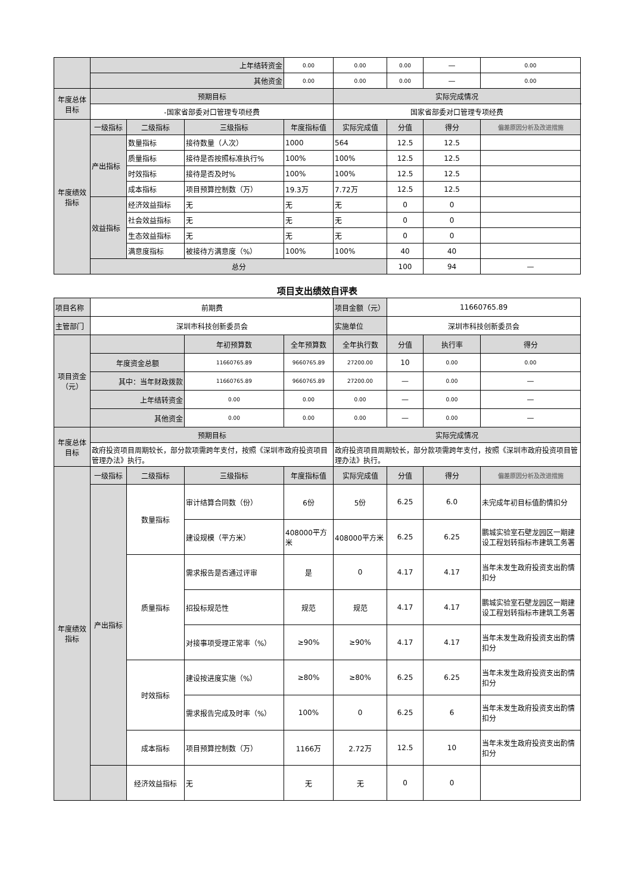| | 上年结转资金 | | | 0.00 | 0.00 | 0.00 | — | 0.00 | — |
| | 其他资金 | | | 0.00 | 0.00 | 0.00 | — | 0.00 | — |
| 年度总体目标 | 预期目标 | | | | 实际完成情况 | | | | |
| | -国家省部委对口管理专项经费 | | | | 国家省部委对口管理专项经费 | | | | |
| 年度绩效指标 | 一级指标 | 二级指标 | 三级指标 | 年度指标值 | 实际完成值 | 分值 | 得分 | 偏差原因分析及改进措施 | |
| | 产出指标 | 数量指标 | 接待数量（人次） | 1000 | 564 | 12.5 | 12.5 | | |
| | | 质量指标 | 接待是否按照标准执行% | 100% | 100% | 12.5 | 12.5 | | |
| | | 时效指标 | 接待是否及时% | 100% | 100% | 12.5 | 12.5 | | |
| | | 成本指标 | 项目预算控制数（万） | 19.3万 | 7.72万 | 12.5 | 12.5 | | |
| | 效益指标 | 经济效益指标 | 无 | 无 | 无 | 0 | 0 | | |
| | | 社会效益指标 | 无 | 无 | 无 | 0 | 0 | | |
| | | 生态效益指标 | 无 | 无 | 无 | 0 | 0 | | |
| | | 满意度指标 | 被接待方满意度（%） | 100% | 100% | 40 | 40 | | |
| | 总分 | | | | | 100 | 94 | — | |
项目支出绩效自评表
| 项目名称 | 前期费 | | | | 项目金额（元） | 11660765.89 | | |
| 主管部门 | 深圳市科技创新委员会 | | | | 实施单位 | 深圳市科技创新委员会 | | |
| 项目资金（元） | | | 年初预算数 | 全年预算数 | 全年执行数 | 分值 | 执行率 | 得分 |
| | 年度资金总额 | | 11660765.89 | 9660765.89 | 27200.00 | 10 | 0.00 | 0.00 |
| | 其中：当年财政拨款 | | 11660765.89 | 9660765.89 | 27200.00 | — | 0.00 | — |
| | 上年结转资金 | | 0.00 | 0.00 | 0.00 | — | 0.00 | — |
| | 其他资金 | | 0.00 | 0.00 | 0.00 | — | 0.00 | — |
| 年度总体目标 | 预期目标 | | | | 实际完成情况 | | | |
| | 政府投资项目周期较长，部分款项需跨年支付，按照《深圳市政府投资项目管理办法》执行。 | | | | 政府投资项目周期较长，部分款项需跨年支付，按照《深圳市政府投资项目管理办法》执行。 | | | |
| 年度绩效指标 | 一级指标 | 二级指标 | 三级指标 | 年度指标值 | 实际完成值 | 分值 | 得分 | 偏差原因分析及改进措施 |
| | 产出指标 | 数量指标 | 审计结算合同数（份） | 6份 | 5份 | 6.25 | 6.0 | 未完成年初目标值酌情扣分 |
| | | | 建设规模（平方米） | 408000平方米 | 408000平方米 | 6.25 | 6.25 | 鹏城实验室石壁龙园区一期建设工程划转指标市建筑工务署 |
| | | 质量指标 | 需求报告是否通过评审 | 是 | 0 | 4.17 | 4.17 | 当年未发生政府投资支出酌情扣分 |
| | | | 招投标规范性 | 规范 | 规范 | 4.17 | 4.17 | 鹏城实验室石壁龙园区一期建设工程划转指标市建筑工务署 |
| | | | 对接事项受理正常率（%） | ≥90% | ≥90% | 4.17 | 4.17 | 当年未发生政府投资支出酌情扣分 |
| | | 时效指标 | 建设按进度实施（%） | ≥80% | ≥80% | 6.25 | 6.25 | 当年未发生政府投资支出酌情扣分 |
| | | | 需求报告完成及时率（%） | 100% | 0 | 6.25 | 6 | 当年未发生政府投资支出酌情扣分 |
| | | 成本指标 | 项目预算控制数（万） | 1166万 | 2.72万 | 12.5 | 10 | 当年未发生政府投资支出酌情扣分 |
| | | 经济效益指标 | 无 | 无 | 无 | 0 | 0 | |